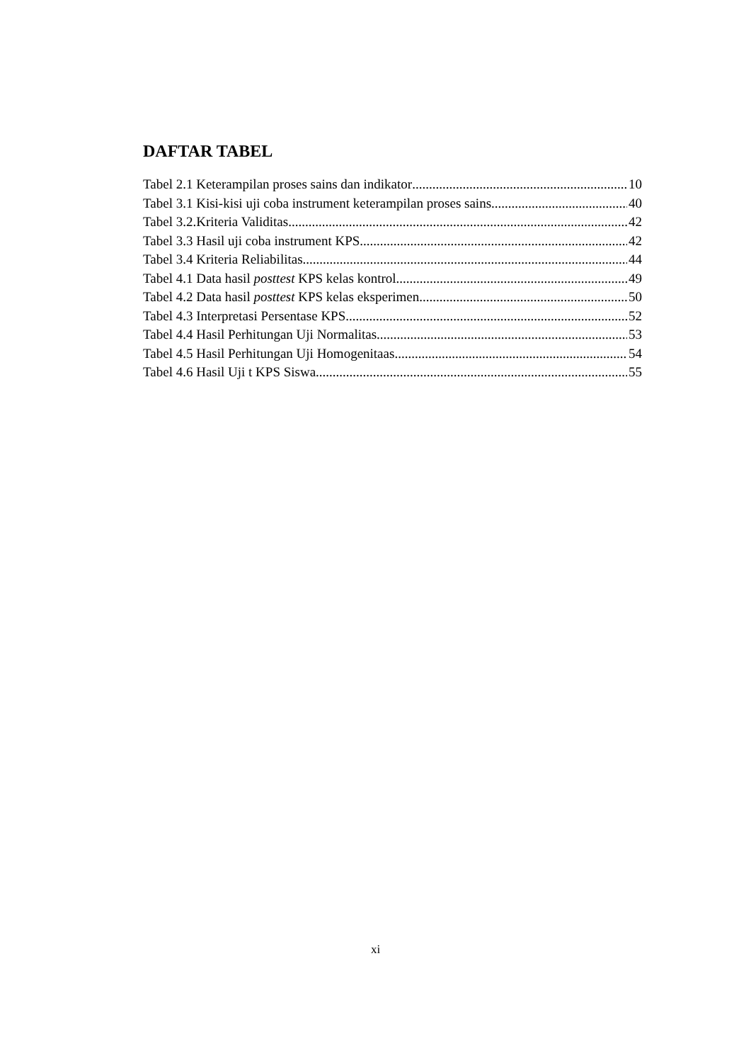DAFTAR TABEL
Tabel 2.1 Keterampilan proses sains dan indikator 10
Tabel 3.1 Kisi-kisi uji coba instrument keterampilan proses sains 40
Tabel 3.2.Kriteria Validitas 42
Tabel 3.3 Hasil uji coba instrument KPS 42
Tabel 3.4 Kriteria Reliabilitas 44
Tabel 4.1 Data hasil posttest KPS kelas kontrol 49
Tabel 4.2 Data hasil posttest KPS kelas eksperimen 50
Tabel 4.3 Interpretasi Persentase KPS 52
Tabel 4.4 Hasil Perhitungan Uji Normalitas 53
Tabel 4.5 Hasil Perhitungan Uji Homogenitaas 54
Tabel 4.6 Hasil Uji t KPS Siswa 55
xi